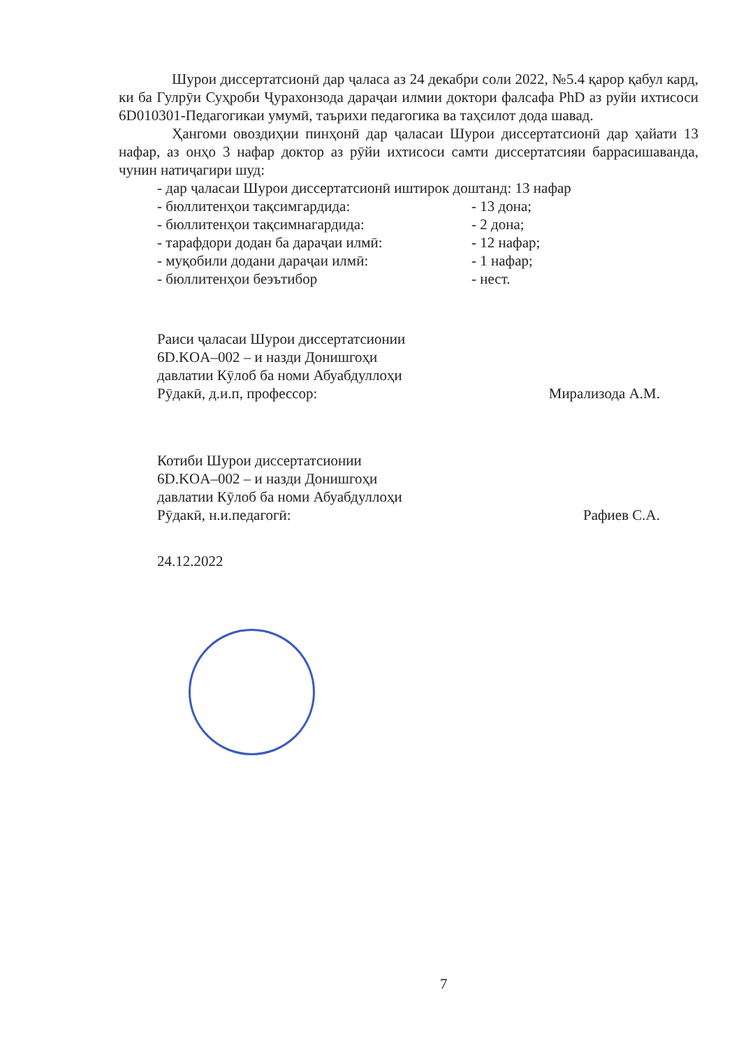Шурои диссертатсионӣ дар ҷаласа аз 24 декабри соли 2022, №5.4 қарор қабул кард, ки ба Гулрӯи Суҳроби Ҷурахонзода дараҷаи илмии доктори фалсафа PhD аз руйи ихтисоси 6D010301-Педагогикаи умумӣ, таърихи педагогика ва таҳсилот дода шавад.
Ҳангоми овоздиҳии пинҳонӣ дар ҷаласаи Шурои диссертатсионӣ дар ҳайати 13 нафар, аз онҳо 3 нафар доктор аз рӯйи ихтисоси самти диссертатсияи баррасишаванда, чунин натиҷагири шуд:
- дар ҷаласаи Шурои диссертатсионӣ иштирок доштанд: 13 нафар
- бюллитенҳои тақсимгардида: - 13 дона;
- бюллитенҳои тақсимнагардида: - 2 дона;
- тарафдори додан ба дараҷаи илмӣ: - 12 нафар;
- муқобили додани дараҷаи илмӣ: - 1 нафар;
- бюллитенҳои беэътибор - нест.
Раиси ҷаласаи Шурои диссертатсионии
6D.KOA–002 – и назди Донишгоҳи
давлатии Кӯлоб ба номи Абуабдуллоҳи
Рӯдакӣ, д.и.п, профессор: Мирализода А.М.
Котиби Шурои диссертатсионии
6D.KOA–002 – и назди Донишгоҳи
давлатии Кӯлоб ба номи Абуабдуллоҳи
Рӯдакӣ, н.и.педагогӣ: Рафиев С.А.
24.12.2022
7